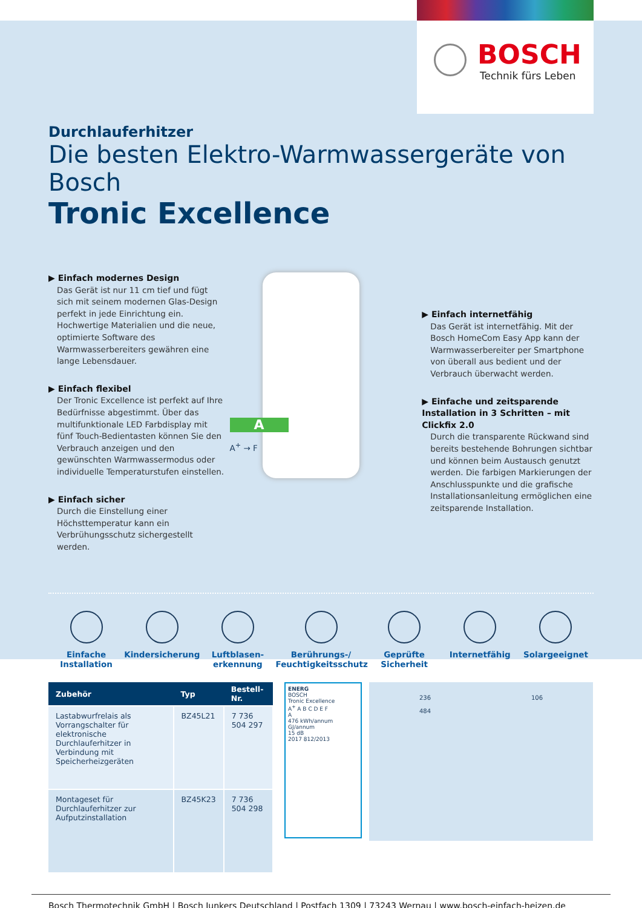BOSCH
Technik fürs Leben
Durchlauferhitzer
Die besten Elektro-Warmwassergeräte von Bosch
Tronic Excellence
▶ Einfach modernes Design
Das Gerät ist nur 11 cm tief und fügt sich mit seinem modernen Glas-Design perfekt in jede Einrichtung ein. Hochwertige Materialien und die neue, optimierte Software des Warmwasserbereiters gewähren eine lange Lebensdauer.
▶ Einfach flexibel
Der Tronic Excellence ist perfekt auf Ihre Bedürfnisse abgestimmt. Über das multifunktionale LED Farbdisplay mit fünf Touch-Bedientasten können Sie den Verbrauch anzeigen und den gewünschten Warmwassermodus oder individuelle Temperaturstufen einstellen.
▶ Einfach sicher
Durch die Einstellung einer Höchsttemperatur kann ein Verbrühungsschutz sichergestellt werden.
A
A<sup>+</sup> → F
▶ Einfach internetfähig
Das Gerät ist internetfähig. Mit der Bosch HomeCom Easy App kann der Warmwasserbereiter per Smartphone von überall aus bedient und der Verbrauch überwacht werden.
▶ Einfache und zeitsparende Installation in 3 Schritten – mit Clickfix 2.0
Durch die transparente Rückwand sind bereits bestehende Bohrungen sichtbar und können beim Austausch genutzt werden. Die farbigen Markierungen der Anschlusspunkte und die grafische Installationsanleitung ermöglichen eine zeitsparende Installation.
Einfache Installation
Kindersicherung Luftblasen-erkennung
Berührungs-/ Feuchtigkeitsschutz
Geprüfte Sicherheit
Internetfähig Solargeeignet
| Zubehör | Typ | Bestell-Nr. |
| --- | --- | --- |
| Lastabwurfrelais als Vorrangschalter für elektronische Durchlauferhitzer in Verbindung mit Speicherheizgeräten | BZ45L21 | 7 736 504 297 |
| Montageset für Durchlauferhitzer zur Aufputzinstallation | BZ45K23 | 7 736 504 298 |
ENERG
BOSCH
Tronic Excellence
A<sup>+</sup> A B C D E F
A
476 kWh/annum GJ/annum
15 dB
2017 812/2013
236
484
106
Bosch Thermotechnik GmbH | Bosch Junkers Deutschland | Postfach 1309 | 73243 Wernau | www.bosch-einfach-heizen.de